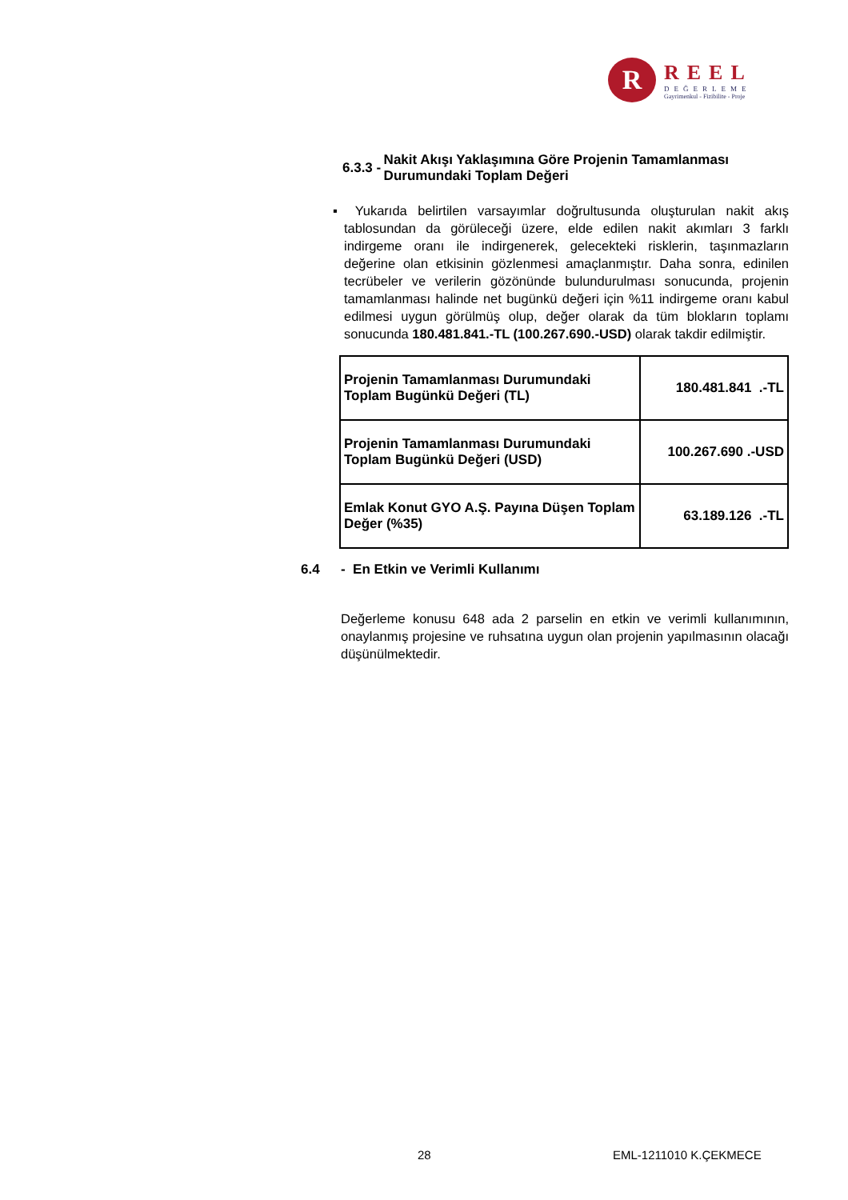R
REEL
DEĞERLEME
Gayrimenkul - Fizibilite - Proje
6.3.3 - Nakit Akışı Yaklaşımına Göre Projenin Tamamlanması Durumundaki Toplam Değeri
▪ Yukarıda belirtilen varsayımlar doğrultusunda oluşturulan nakit akış tablosundan da görüleceği üzere, elde edilen nakit akımları 3 farklı indirgeme oranı ile indirgenerek, gelecekteki risklerin, taşınmazların değerine olan etkisinin gözlenmesi amaçlanmıştır. Daha sonra, edinilen tecrübeler ve verilerin gözönünde bulundurulması sonucunda, projenin tamamlanması halinde net bugünkü değeri için %11 indirgeme oranı kabul edilmesi uygun görülmüş olup, değer olarak da tüm blokların toplamı sonucunda 180.481.841.-TL (100.267.690.-USD) olarak takdir edilmiştir.
| Projenin Tamamlanması Durumundaki Toplam Bugünkü Değeri (TL) | 180.481.841 .-TL |
| Projenin Tamamlanması Durumundaki Toplam Bugünkü Değeri (USD) | 100.267.690 .-USD |
| Emlak Konut GYO A.Ş. Payına Düşen Toplam Değer (%35) | 63.189.126 .-TL |
6.4 - En Etkin ve Verimli Kullanımı
Değerleme konusu 648 ada 2 parselin en etkin ve verimli kullanımının, onaylanmış projesine ve ruhsatına uygun olan projenin yapılmasının olacağı düşünülmektedir.
28 EML-1211010 K.ÇEKMECE